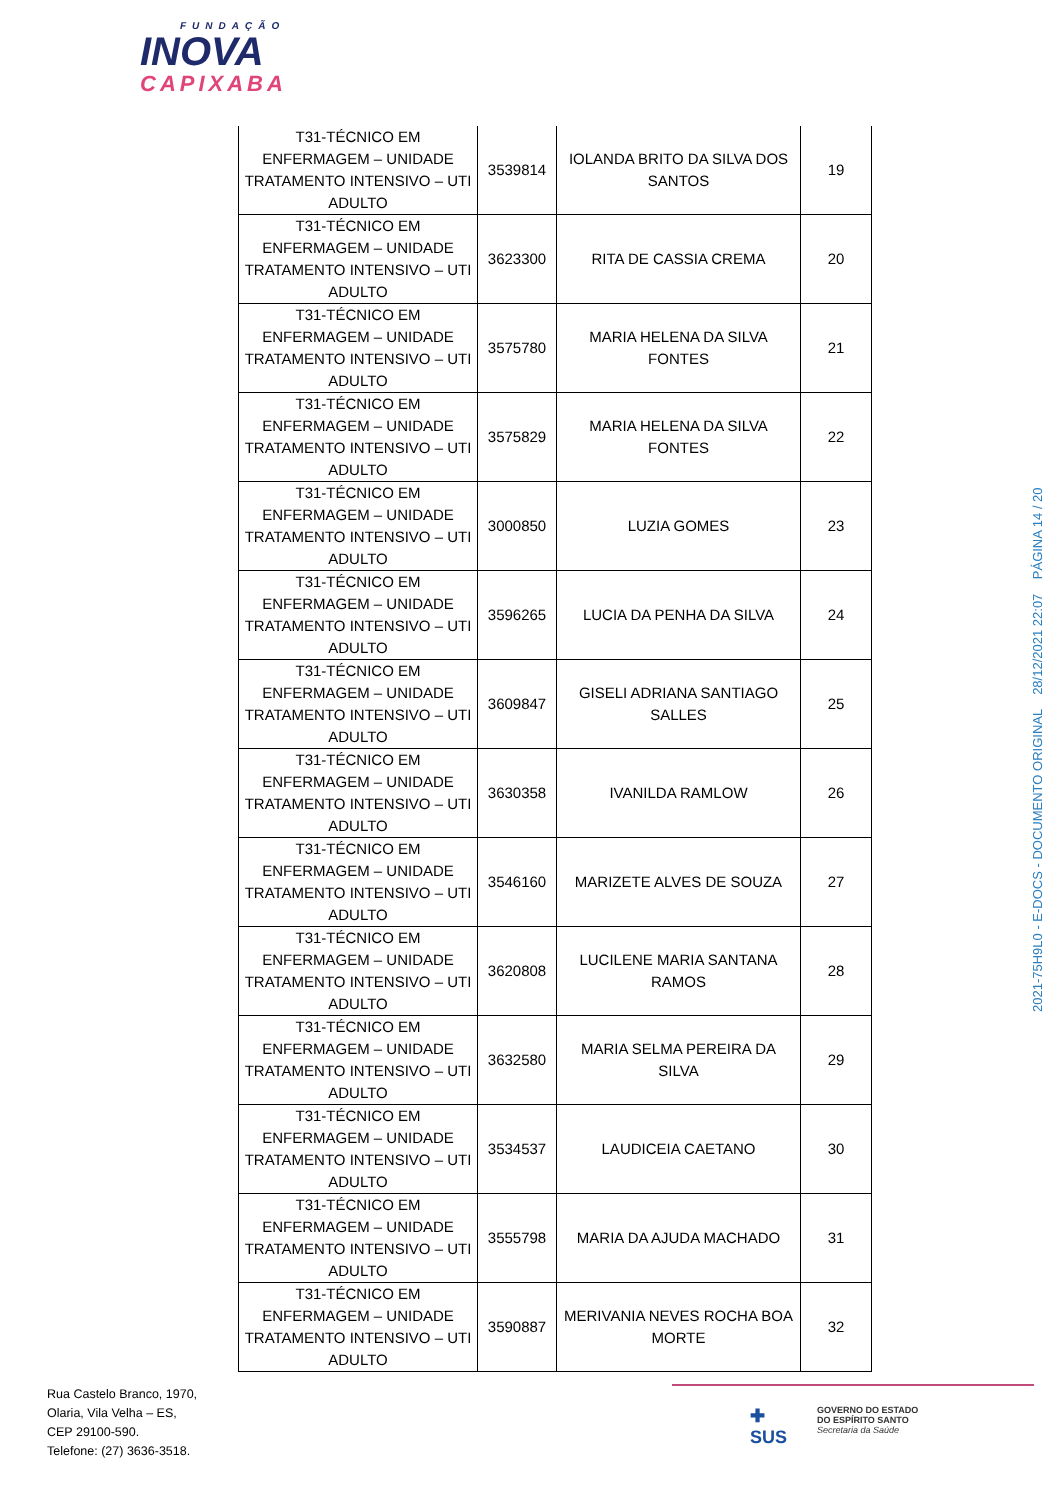FUNDAÇÃO
INOVA
CAPIXABA
| T31-TÉCNICO EM ENFERMAGEM – UNIDADE TRATAMENTO INTENSIVO – UTI ADULTO | 3539814 | IOLANDA BRITO DA SILVA DOS SANTOS | 19 |
| T31-TÉCNICO EM ENFERMAGEM – UNIDADE TRATAMENTO INTENSIVO – UTI ADULTO | 3623300 | RITA DE CASSIA CREMA | 20 |
| T31-TÉCNICO EM ENFERMAGEM – UNIDADE TRATAMENTO INTENSIVO – UTI ADULTO | 3575780 | MARIA HELENA DA SILVA FONTES | 21 |
| T31-TÉCNICO EM ENFERMAGEM – UNIDADE TRATAMENTO INTENSIVO – UTI ADULTO | 3575829 | MARIA HELENA DA SILVA FONTES | 22 |
| T31-TÉCNICO EM ENFERMAGEM – UNIDADE TRATAMENTO INTENSIVO – UTI ADULTO | 3000850 | LUZIA GOMES | 23 |
| T31-TÉCNICO EM ENFERMAGEM – UNIDADE TRATAMENTO INTENSIVO – UTI ADULTO | 3596265 | LUCIA DA PENHA DA SILVA | 24 |
| T31-TÉCNICO EM ENFERMAGEM – UNIDADE TRATAMENTO INTENSIVO – UTI ADULTO | 3609847 | GISELI ADRIANA SANTIAGO SALLES | 25 |
| T31-TÉCNICO EM ENFERMAGEM – UNIDADE TRATAMENTO INTENSIVO – UTI ADULTO | 3630358 | IVANILDA RAMLOW | 26 |
| T31-TÉCNICO EM ENFERMAGEM – UNIDADE TRATAMENTO INTENSIVO – UTI ADULTO | 3546160 | MARIZETE ALVES DE SOUZA | 27 |
| T31-TÉCNICO EM ENFERMAGEM – UNIDADE TRATAMENTO INTENSIVO – UTI ADULTO | 3620808 | LUCILENE MARIA SANTANA RAMOS | 28 |
| T31-TÉCNICO EM ENFERMAGEM – UNIDADE TRATAMENTO INTENSIVO – UTI ADULTO | 3632580 | MARIA SELMA PEREIRA DA SILVA | 29 |
| T31-TÉCNICO EM ENFERMAGEM – UNIDADE TRATAMENTO INTENSIVO – UTI ADULTO | 3534537 | LAUDICEIA CAETANO | 30 |
| T31-TÉCNICO EM ENFERMAGEM – UNIDADE TRATAMENTO INTENSIVO – UTI ADULTO | 3555798 | MARIA DA AJUDA MACHADO | 31 |
| T31-TÉCNICO EM ENFERMAGEM – UNIDADE TRATAMENTO INTENSIVO – UTI ADULTO | 3590887 | MERIVANIA NEVES ROCHA BOA MORTE | 32 |
2021-75H9L0 - E-DOCS - DOCUMENTO ORIGINAL 28/12/2021 22:07 PÁGINA 14 / 20
Rua Castelo Branco, 1970,
Olaria, Vila Velha – ES,
CEP 29100-590.
Telefone: (27) 3636-3518.
✚
SUS
GOVERNO DO ESTADO
DO ESPÍRITO SANTO
Secretaria da Saúde